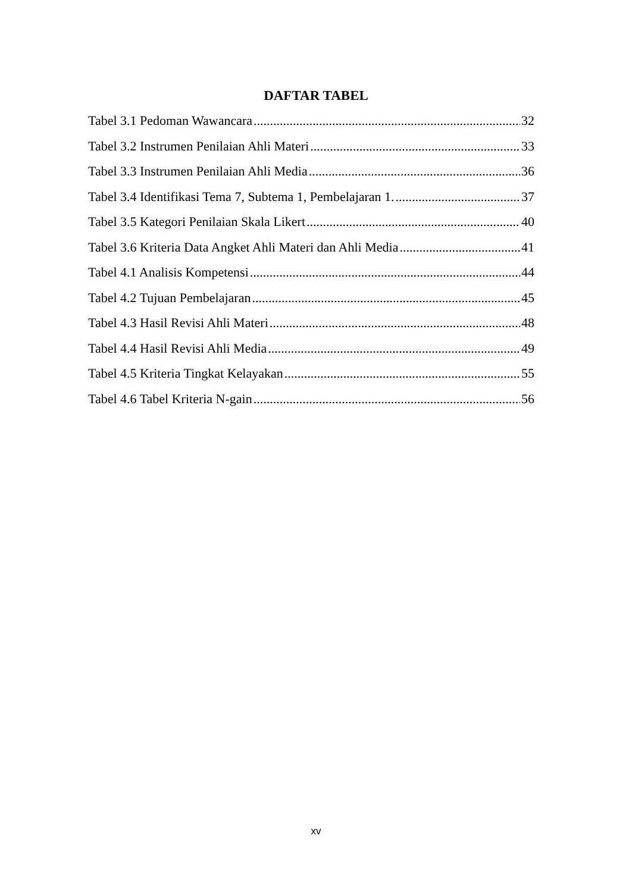DAFTAR TABEL
Tabel 3.1 Pedoman Wawancara 32
Tabel 3.2 Instrumen Penilaian Ahli Materi 33
Tabel 3.3 Instrumen Penilaian Ahli Media 36
Tabel 3.4 Identifikasi Tema 7, Subtema 1, Pembelajaran 1. 37
Tabel 3.5 Kategori Penilaian Skala Likert 40
Tabel 3.6 Kriteria Data Angket Ahli Materi dan Ahli Media 41
Tabel 4.1 Analisis Kompetensi 44
Tabel 4.2 Tujuan Pembelajaran 45
Tabel 4.3 Hasil Revisi Ahli Materi 48
Tabel 4.4 Hasil Revisi Ahli Media 49
Tabel 4.5 Kriteria Tingkat Kelayakan 55
Tabel 4.6 Tabel Kriteria N-gain 56
xv